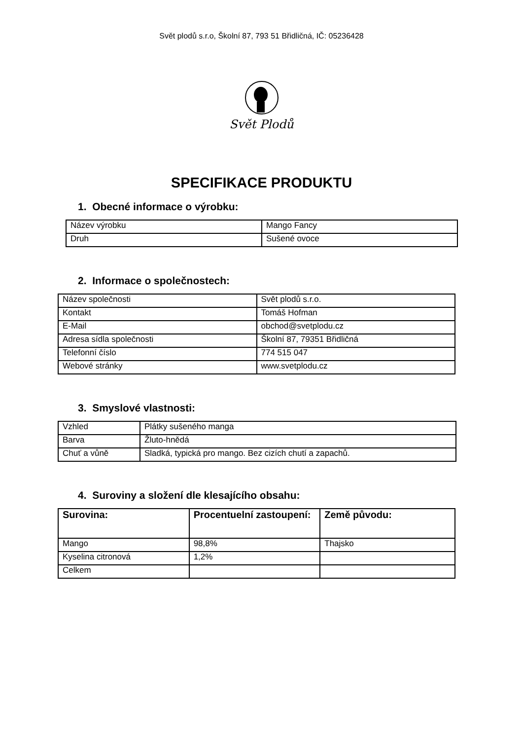Svět plodů s.r.o, Školní 87, 793 51 Břidličná, IČ: 05236428
Svět Plodů
SPECIFIKACE PRODUKTU
1. Obecné informace o výrobku:
| Název výrobku | Mango Fancy |
| Druh | Sušené ovoce |
2. Informace o společnostech:
| Název společnosti | Svět plodů s.r.o. |
| Kontakt | Tomáš Hofman |
| E-Mail | obchod@svetplodu.cz |
| Adresa sídla společnosti | Školní 87, 79351 Břidličná |
| Telefonní číslo | 774 515 047 |
| Webové stránky | www.svetplodu.cz |
3. Smyslové vlastnosti:
| Vzhled | Plátky sušeného manga |
| Barva | Žluto-hnědá |
| Chuť a vůně | Sladká, typická pro mango. Bez cizích chutí a zapachů. |
4. Suroviny a složení dle klesajícího obsahu:
| Surovina: | Procentuelní zastoupení: | Země původu: |
| --- | --- | --- |
| Mango | 98,8% | Thajsko |
| Kyselina citronová | 1,2% | |
| Celkem | | |